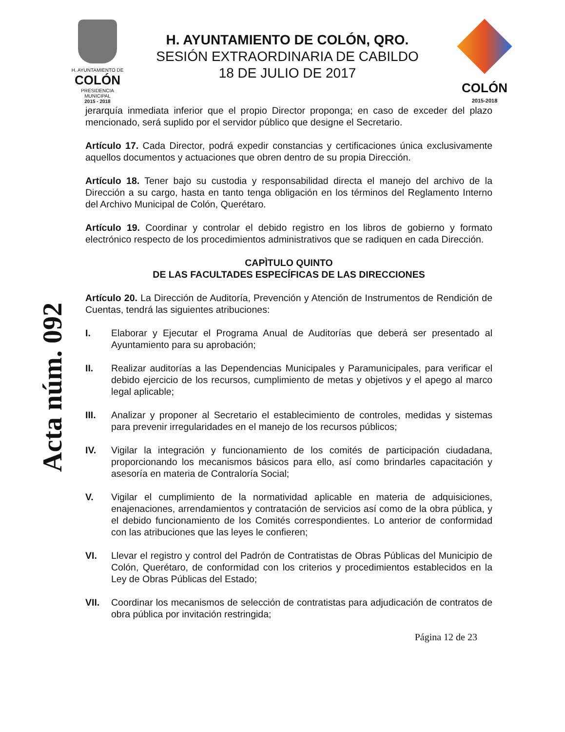H. AYUNTAMIENTO DE
COLÓN
PRESIDENCIA MUNICIPAL
2015 - 2018
H. AYUNTAMIENTO DE COLÓN, QRO.
SESIÓN EXTRAORDINARIA DE CABILDO
18 DE JULIO DE 2017
COLÓN
2015-2018
Acta núm. 092
jerarquía inmediata inferior que el propio Director proponga; en caso de exceder del plazo mencionado, será suplido por el servidor público que designe el Secretario.
Artículo 17. Cada Director, podrá expedir constancias y certificaciones única exclusivamente aquellos documentos y actuaciones que obren dentro de su propia Dirección.
Artículo 18. Tener bajo su custodia y responsabilidad directa el manejo del archivo de la Dirección a su cargo, hasta en tanto tenga obligación en los términos del Reglamento Interno del Archivo Municipal de Colón, Querétaro.
Artículo 19. Coordinar y controlar el debido registro en los libros de gobierno y formato electrónico respecto de los procedimientos administrativos que se radiquen en cada Dirección.
CAPÌTULO QUINTO
DE LAS FACULTADES ESPECÍFICAS DE LAS DIRECCIONES
Artículo 20. La Dirección de Auditoría, Prevención y Atención de Instrumentos de Rendición de Cuentas, tendrá las siguientes atribuciones:
I. Elaborar y Ejecutar el Programa Anual de Auditorías que deberá ser presentado al Ayuntamiento para su aprobación;
II. Realizar auditorías a las Dependencias Municipales y Paramunicipales, para verificar el debido ejercicio de los recursos, cumplimiento de metas y objetivos y el apego al marco legal aplicable;
III. Analizar y proponer al Secretario el establecimiento de controles, medidas y sistemas para prevenir irregularidades en el manejo de los recursos públicos;
IV. Vigilar la integración y funcionamiento de los comités de participación ciudadana, proporcionando los mecanismos básicos para ello, así como brindarles capacitación y asesoría en materia de Contraloría Social;
V. Vigilar el cumplimiento de la normatividad aplicable en materia de adquisiciones, enajenaciones, arrendamientos y contratación de servicios así como de la obra pública, y el debido funcionamiento de los Comités correspondientes. Lo anterior de conformidad con las atribuciones que las leyes le confieren;
VI. Llevar el registro y control del Padrón de Contratistas de Obras Públicas del Municipio de Colón, Querétaro, de conformidad con los criterios y procedimientos establecidos en la Ley de Obras Públicas del Estado;
VII. Coordinar los mecanismos de selección de contratistas para adjudicación de contratos de obra pública por invitación restringida;
Página 12 de 23